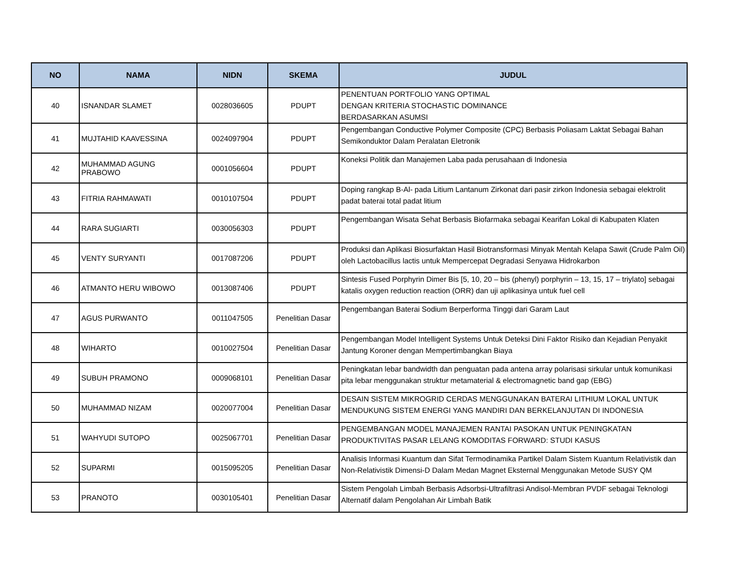| NO | NAMA | NIDN | SKEMA | JUDUL |
| --- | --- | --- | --- | --- |
| 40 | ISNANDAR SLAMET | 0028036605 | PDUPT | PENENTUAN PORTFOLIO YANG OPTIMAL DENGAN KRITERIA STOCHASTIC DOMINANCE BERDASARKAN ASUMSI |
| 41 | MUJTAHID KAAVESSINA | 0024097904 | PDUPT | Pengembangan Conductive Polymer Composite (CPC) Berbasis Poliasam Laktat Sebagai Bahan Semikonduktor Dalam Peralatan Eletronik |
| 42 | MUHAMMAD AGUNG PRABOWO | 0001056604 | PDUPT | Koneksi Politik dan Manajemen Laba pada perusahaan di Indonesia |
| 43 | FITRIA RAHMAWATI | 0010107504 | PDUPT | Doping rangkap B-Al- pada Litium Lantanum Zirkonat dari pasir zirkon Indonesia sebagai elektrolit padat baterai total padat litium |
| 44 | RARA SUGIARTI | 0030056303 | PDUPT | Pengembangan Wisata Sehat Berbasis Biofarmaka sebagai Kearifan Lokal di Kabupaten Klaten |
| 45 | VENTY SURYANTI | 0017087206 | PDUPT | Produksi dan Aplikasi Biosurfaktan Hasil Biotransformasi Minyak Mentah Kelapa Sawit (Crude Palm Oil) oleh Lactobacillus lactis untuk Mempercepat Degradasi Senyawa Hidrokarbon |
| 46 | ATMANTO HERU WIBOWO | 0013087406 | PDUPT | Sintesis Fused Porphyrin Dimer Bis [5, 10, 20 – bis (phenyl) porphyrin – 13, 15, 17 – triylato] sebagai katalis oxygen reduction reaction (ORR) dan uji aplikasinya untuk fuel cell |
| 47 | AGUS PURWANTO | 0011047505 | Penelitian Dasar | Pengembangan Baterai Sodium Berperforma Tinggi dari Garam Laut |
| 48 | WIHARTO | 0010027504 | Penelitian Dasar | Pengembangan Model Intelligent Systems Untuk Deteksi Dini Faktor Risiko dan Kejadian Penyakit Jantung Koroner dengan Mempertimbangkan Biaya |
| 49 | SUBUH PRAMONO | 0009068101 | Penelitian Dasar | Peningkatan lebar bandwidth dan penguatan pada antena array polarisasi sirkular untuk komunikasi pita lebar menggunakan struktur metamaterial & electromagnetic band gap (EBG) |
| 50 | MUHAMMAD NIZAM | 0020077004 | Penelitian Dasar | DESAIN SISTEM MIKROGRID CERDAS MENGGUNAKAN BATERAI LITHIUM LOKAL UNTUK MENDUKUNG SISTEM ENERGI YANG MANDIRI DAN BERKELANJUTAN DI INDONESIA |
| 51 | WAHYUDI SUTOPO | 0025067701 | Penelitian Dasar | PENGEMBANGAN MODEL MANAJEMEN RANTAI PASOKAN UNTUK PENINGKATAN PRODUKTIVITAS PASAR LELANG KOMODITAS FORWARD: STUDI KASUS |
| 52 | SUPARMI | 0015095205 | Penelitian Dasar | Analisis Informasi Kuantum dan Sifat Termodinamika Partikel Dalam Sistem Kuantum Relativistik dan Non-Relativistik Dimensi-D Dalam Medan Magnet Eksternal Menggunakan Metode SUSY QM |
| 53 | PRANOTO | 0030105401 | Penelitian Dasar | Sistem Pengolah Limbah Berbasis Adsorbsi-Ultrafiltrasi Andisol-Membran PVDF sebagai Teknologi Alternatif dalam Pengolahan Air Limbah Batik |